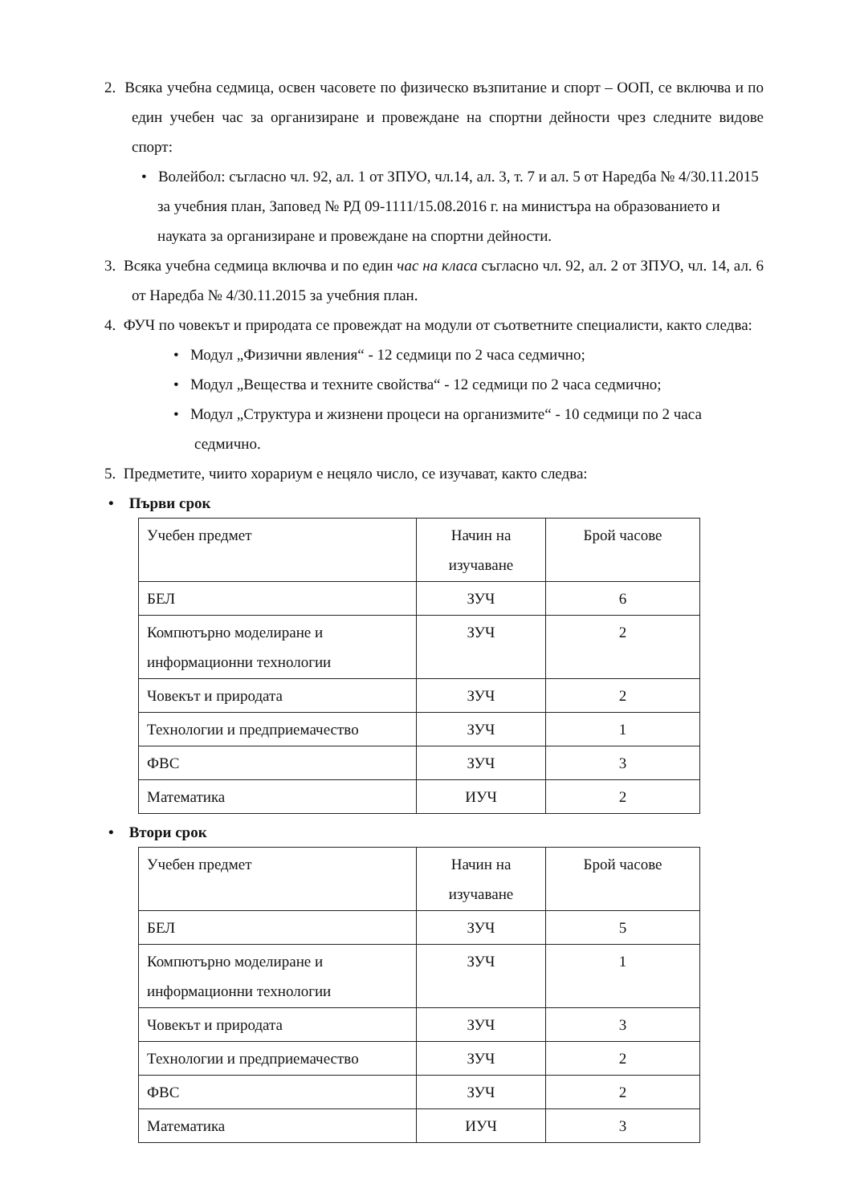2. Всяка учебна седмица, освен часовете по физическо възпитание и спорт – ООП, се включва и по един учебен час за организиране и провеждане на спортни дейности чрез следните видове спорт:
• Волейбол: съгласно чл. 92, ал. 1 от ЗПУО, чл.14, ал. 3, т. 7 и ал. 5 от Наредба № 4/30.11.2015 за учебния план, Заповед № РД 09-1111/15.08.2016 г. на министъра на образованието и науката за организиране и провеждане на спортни дейности.
3. Всяка учебна седмица включва и по един час на класа съгласно чл. 92, ал. 2 от ЗПУО, чл. 14, ал. 6 от Наредба № 4/30.11.2015 за учебния план.
4. ФУЧ по човекът и природата се провеждат на модули от съответните специалисти, както следва:
• Модул „Физични явления“ - 12 седмици по 2 часа седмично;
• Модул „Вещества и техните свойства“ - 12 седмици по 2 часа седмично;
• Модул „Структура и жизнени процеси на организмите“ - 10 седмици по 2 часа седмично.
5. Предметите, чиито хорариум е нецяло число, се изучават, както следва:
• Първи срок
| Учебен предмет | Начин на изучаване | Брой часове |
| БЕЛ | ЗУЧ | 6 |
| Компютърно моделиране и информационни технологии | ЗУЧ | 2 |
| Човекът и природата | ЗУЧ | 2 |
| Технологии и предприемачество | ЗУЧ | 1 |
| ФВС | ЗУЧ | 3 |
| Математика | ИУЧ | 2 |
• Втори срок
| Учебен предмет | Начин на изучаване | Брой часове |
| БЕЛ | ЗУЧ | 5 |
| Компютърно моделиране и информационни технологии | ЗУЧ | 1 |
| Човекът и природата | ЗУЧ | 3 |
| Технологии и предприемачество | ЗУЧ | 2 |
| ФВС | ЗУЧ | 2 |
| Математика | ИУЧ | 3 |